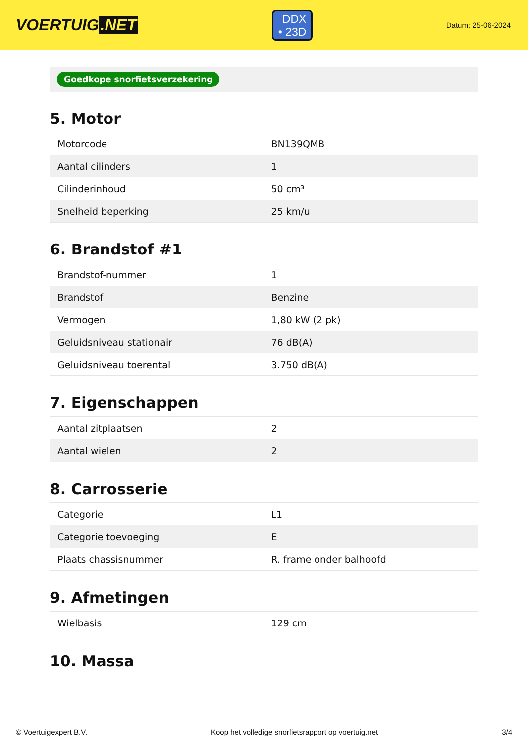VOERTUIG.NET
DDX
• 23D
Datum: 25-06-2024
Goedkope snorfietsverzekering
5. Motor
| Motorcode | BN139QMB |
| Aantal cilinders | 1 |
| Cilinderinhoud | 50 cm³ |
| Snelheid beperking | 25 km/u |
6. Brandstof #1
| Brandstof-nummer | 1 |
| Brandstof | Benzine |
| Vermogen | 1,80 kW (2 pk) |
| Geluidsniveau stationair | 76 dB(A) |
| Geluidsniveau toerental | 3.750 dB(A) |
7. Eigenschappen
| Aantal zitplaatsen | 2 |
| Aantal wielen | 2 |
8. Carrosserie
| Categorie | L1 |
| Categorie toevoeging | E |
| Plaats chassisnummer | R. frame onder balhoofd |
9. Afmetingen
| Wielbasis | 129 cm |
10. Massa
© Voertuigexpert B.V. Koop het volledige snorfietsrapport op voertuig.net 3/4